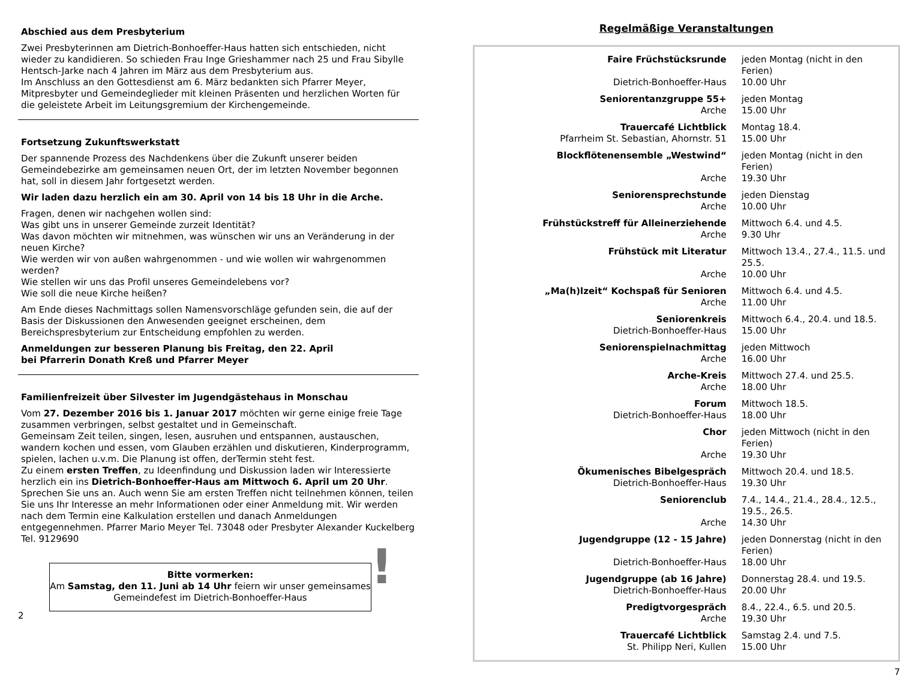Abschied aus dem Presbyterium
Zwei Presbyterinnen am Dietrich-Bonhoeffer-Haus hatten sich entschieden, nicht wieder zu kandidieren. So schieden Frau Inge Grieshammer nach 25 und Frau Sibylle Hentsch-Jarke nach 4 Jahren im März aus dem Presbyterium aus.
Im Anschluss an den Gottesdienst am 6. März bedankten sich Pfarrer Meyer, Mitpresbyter und Gemeindeglieder mit kleinen Präsenten und herzlichen Worten für die geleistete Arbeit im Leitungsgremium der Kirchengemeinde.
Fortsetzung Zukunftswerkstatt
Der spannende Prozess des Nachdenkens über die Zukunft unserer beiden Gemeindebezirke am gemeinsamen neuen Ort, der im letzten November begonnen hat, soll in diesem Jahr fortgesetzt werden.
Wir laden dazu herzlich ein am 30. April von 14 bis 18 Uhr in die Arche.
Fragen, denen wir nachgehen wollen sind:
Was gibt uns in unserer Gemeinde zurzeit Identität?
Was davon möchten wir mitnehmen, was wünschen wir uns an Veränderung in der neuen Kirche?
Wie werden wir von außen wahrgenommen - und wie wollen wir wahrgenommen werden?
Wie stellen wir uns das Profil unseres Gemeindelebens vor?
Wie soll die neue Kirche heißen?
Am Ende dieses Nachmittags sollen Namensvorschläge gefunden sein, die auf der Basis der Diskussionen den Anwesenden geeignet erscheinen, dem Bereichspresbyterium zur Entscheidung empfohlen zu werden.
Anmeldungen zur besseren Planung bis Freitag, den 22. April
bei Pfarrerin Donath Kreß und Pfarrer Meyer
Familienfreizeit über Silvester im Jugendgästehaus in Monschau
Vom 27. Dezember 2016 bis 1. Januar 2017 möchten wir gerne einige freie Tage zusammen verbringen, selbst gestaltet und in Gemeinschaft.
Gemeinsam Zeit teilen, singen, lesen, ausruhen und entspannen, austauschen, wandern kochen und essen, vom Glauben erzählen und diskutieren, Kinderprogramm, spielen, lachen u.v.m. Die Planung ist offen, derTermin steht fest.
Zu einem ersten Treffen, zu Ideenfindung und Diskussion laden wir Interessierte herzlich ein ins Dietrich-Bonhoeffer-Haus am Mittwoch 6. April um 20 Uhr.
Sprechen Sie uns an. Auch wenn Sie am ersten Treffen nicht teilnehmen können, teilen Sie uns Ihr Interesse an mehr Informationen oder einer Anmeldung mit. Wir werden nach dem Termin eine Kalkulation erstellen und danach Anmeldungen entgegennehmen. Pfarrer Mario Meyer Tel. 73048 oder Presbyter Alexander Kuckelberg Tel. 9129690
Bitte vormerken:
Am Samstag, den 11. Juni ab 14 Uhr feiern wir unser gemeinsames
Gemeindefest im Dietrich-Bonhoeffer-Haus
!
2
Regelmäßige Veranstaltungen
| Faire Früchstücksrunde | jeden Montag (nicht in den Ferien) |
| Dietrich-Bonhoeffer-Haus | 10.00 Uhr |
| Seniorentanzgruppe 55+ | jeden Montag |
| Arche | 15.00 Uhr |
| Trauercafé Lichtblick | Montag 18.4. |
| Pfarrheim St. Sebastian, Ahornstr. 51 | 15.00 Uhr |
| Blockflötenensemble „Westwind“ | jeden Montag (nicht in den Ferien) |
| Arche | 19.30 Uhr |
| Seniorensprechstunde | jeden Dienstag |
| Arche | 10.00 Uhr |
| Frühstückstreff für Alleinerziehende | Mittwoch 6.4. und 4.5. |
| Arche | 9.30 Uhr |
| Frühstück mit Literatur | Mittwoch 13.4., 27.4., 11.5. und 25.5. |
| Arche | 10.00 Uhr |
| „Ma(h)lzeit“ Kochspaß für Senioren | Mittwoch 6.4. und 4.5. |
| Arche | 11.00 Uhr |
| Seniorenkreis | Mittwoch 6.4., 20.4. und 18.5. |
| Dietrich-Bonhoeffer-Haus | 15.00 Uhr |
| Seniorenspielnachmittag | jeden Mittwoch |
| Arche | 16.00 Uhr |
| Arche-Kreis | Mittwoch 27.4. und 25.5. |
| Arche | 18.00 Uhr |
| Forum | Mittwoch 18.5. |
| Dietrich-Bonhoeffer-Haus | 18.00 Uhr |
| Chor | jeden Mittwoch (nicht in den Ferien) |
| Arche | 19.30 Uhr |
| Ökumenisches Bibelgespräch | Mittwoch 20.4. und 18.5. |
| Dietrich-Bonhoeffer-Haus | 19.30 Uhr |
| Seniorenclub | 7.4., 14.4., 21.4., 28.4., 12.5., 19.5., 26.5. |
| Arche | 14.30 Uhr |
| Jugendgruppe (12 - 15 Jahre) | jeden Donnerstag (nicht in den Ferien) |
| Dietrich-Bonhoeffer-Haus | 18.00 Uhr |
| Jugendgruppe (ab 16 Jahre) | Donnerstag 28.4. und 19.5. |
| Dietrich-Bonhoeffer-Haus | 20.00 Uhr |
| Predigtvorgespräch | 8.4., 22.4., 6.5. und 20.5. |
| Arche | 19.30 Uhr |
| Trauercafé Lichtblick | Samstag 2.4. und 7.5. |
| St. Philipp Neri, Kullen | 15.00 Uhr |
7